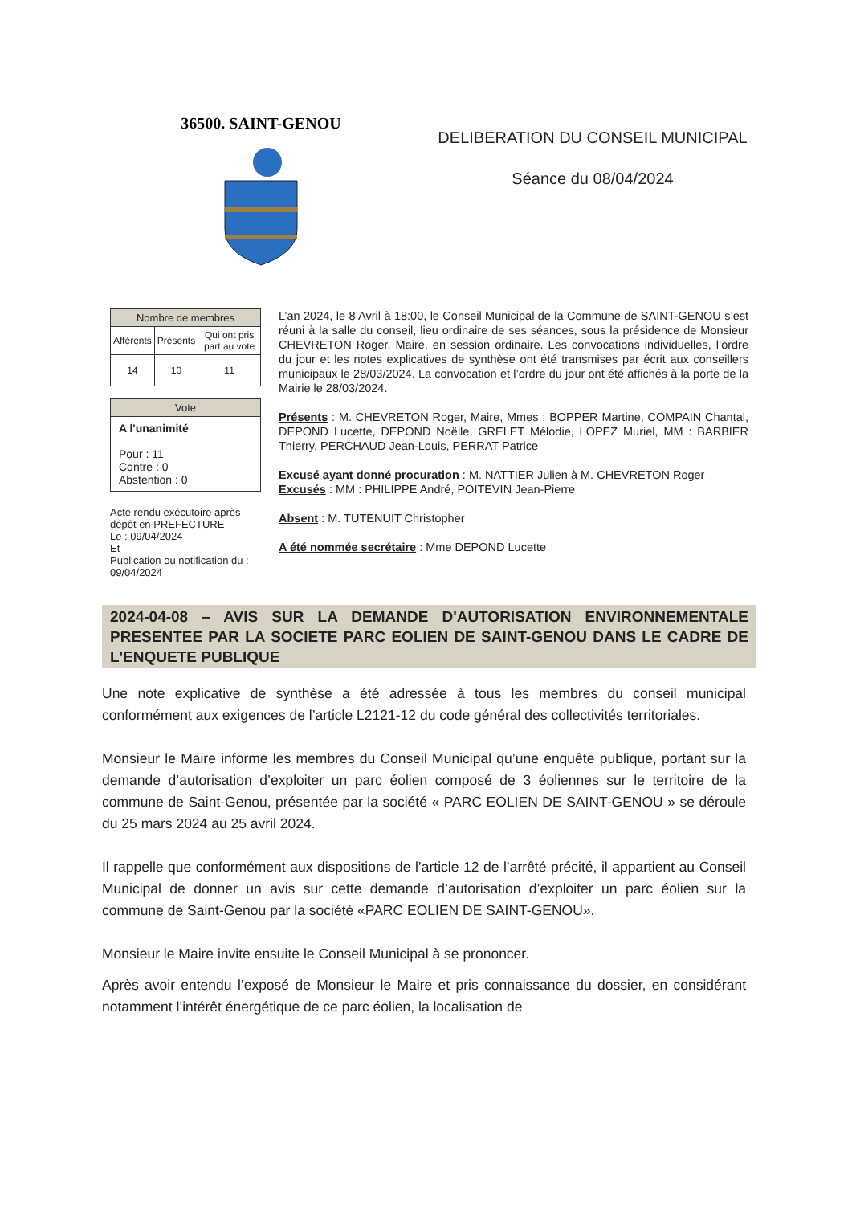36500. SAINT-GENOU
DELIBERATION DU CONSEIL MUNICIPAL
Séance du 08/04/2024
| Nombre de membres | | |
| --- | --- | --- |
| Afférents | Présents | Qui ont pris part au vote |
| 14 | 10 | 11 |
| Vote |
| --- |
| A l'unanimité Pour : 11 Contre : 0 Abstention : 0 |
Acte rendu exécutoire après dépôt en PREFECTURE
Le : 09/04/2024
Et
Publication ou notification du : 09/04/2024
L’an 2024, le 8 Avril à 18:00, le Conseil Municipal de la Commune de SAINT-GENOU s’est réuni à la salle du conseil, lieu ordinaire de ses séances, sous la présidence de Monsieur CHEVRETON Roger, Maire, en session ordinaire. Les convocations individuelles, l’ordre du jour et les notes explicatives de synthèse ont été transmises par écrit aux conseillers municipaux le 28/03/2024. La convocation et l’ordre du jour ont été affichés à la porte de la Mairie le 28/03/2024.
Présents : M. CHEVRETON Roger, Maire, Mmes : BOPPER Martine, COMPAIN Chantal, DEPOND Lucette, DEPOND Noëlle, GRELET Mélodie, LOPEZ Muriel, MM : BARBIER Thierry, PERCHAUD Jean-Louis, PERRAT Patrice
Excusé ayant donné procuration : M. NATTIER Julien à M. CHEVRETON Roger
Excusés : MM : PHILIPPE André, POITEVIN Jean-Pierre
Absent : M. TUTENUIT Christopher
A été nommée secrétaire : Mme DEPOND Lucette
2024-04-08 – AVIS SUR LA DEMANDE D'AUTORISATION ENVIRONNEMENTALE PRESENTEE PAR LA SOCIETE PARC EOLIEN DE SAINT-GENOU DANS LE CADRE DE L'ENQUETE PUBLIQUE
Une note explicative de synthèse a été adressée à tous les membres du conseil municipal conformément aux exigences de l’article L2121-12 du code général des collectivités territoriales.
Monsieur le Maire informe les membres du Conseil Municipal qu’une enquête publique, portant sur la demande d’autorisation d’exploiter un parc éolien composé de 3 éoliennes sur le territoire de la commune de Saint-Genou, présentée par la société « PARC EOLIEN DE SAINT-GENOU » se déroule du 25 mars 2024 au 25 avril 2024.
Il rappelle que conformément aux dispositions de l’article 12 de l’arrêté précité, il appartient au Conseil Municipal de donner un avis sur cette demande d’autorisation d’exploiter un parc éolien sur la commune de Saint-Genou par la société «PARC EOLIEN DE SAINT-GENOU».
Monsieur le Maire invite ensuite le Conseil Municipal à se prononcer.
Après avoir entendu l’exposé de Monsieur le Maire et pris connaissance du dossier, en considérant notamment l’intérêt énergétique de ce parc éolien, la localisation de